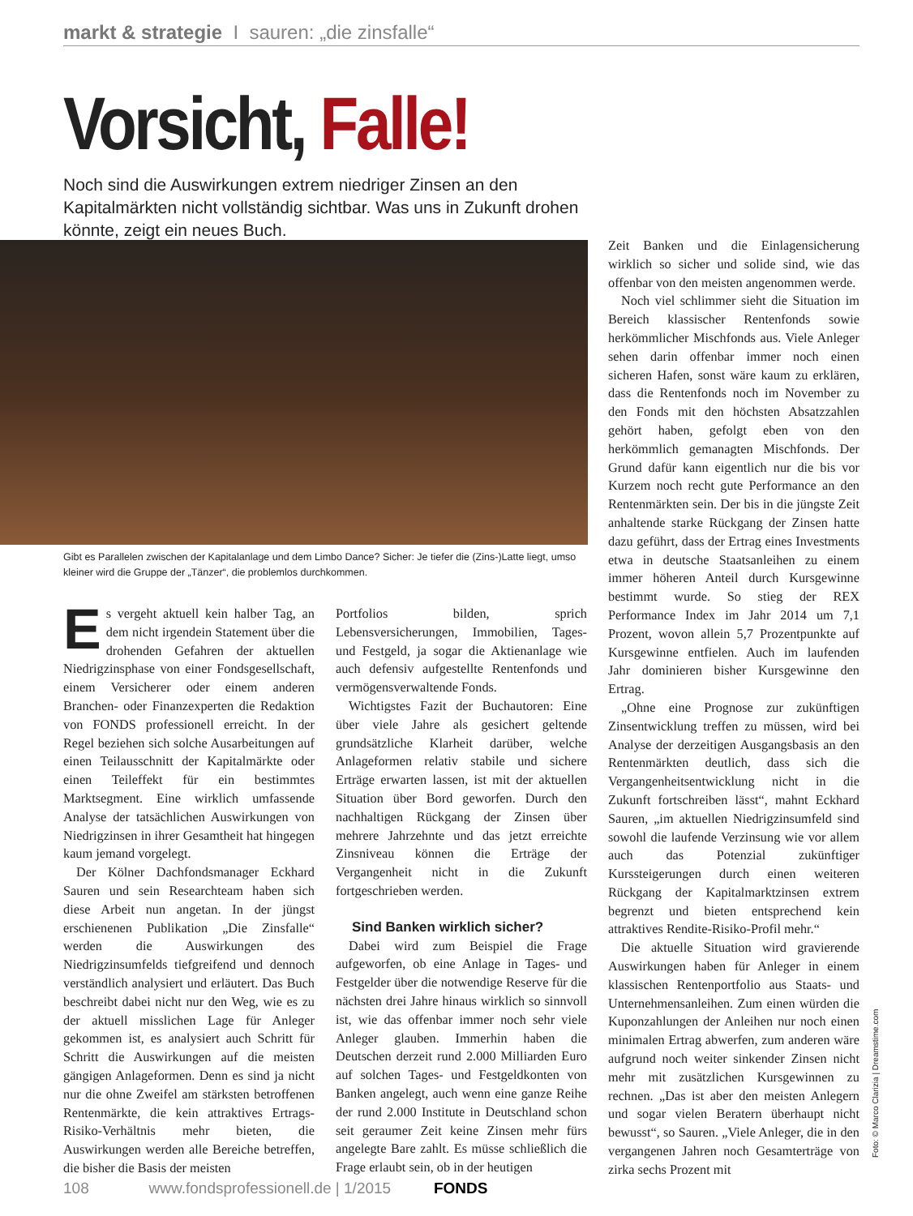markt & strategie I sauren: „die zinsfalle“
Vorsicht, Falle!
Noch sind die Auswirkungen extrem niedriger Zinsen an den Kapitalmärkten nicht vollständig sichtbar. Was uns in Zukunft drohen könnte, zeigt ein neues Buch.
Gibt es Parallelen zwischen der Kapitalanlage und dem Limbo Dance? Sicher: Je tiefer die (Zins-)Latte liegt, umso kleiner wird die Gruppe der „Tänzer“, die problemlos durchkommen.
Es vergeht aktuell kein halber Tag, an dem nicht irgendein Statement über die drohenden Gefahren der aktuellen Niedrigzinsphase von einer Fondsgesellschaft, einem Versicherer oder einem anderen Branchen- oder Finanzexperten die Redaktion von FONDS professionell erreicht. In der Regel beziehen sich solche Ausarbeitungen auf einen Teilausschnitt der Kapitalmärkte oder einen Teileffekt für ein bestimmtes Marktsegment. Eine wirklich umfassende Analyse der tatsächlichen Auswirkungen von Niedrigzinsen in ihrer Gesamtheit hat hingegen kaum jemand vorgelegt.
Der Kölner Dachfondsmanager Eckhard Sauren und sein Researchteam haben sich diese Arbeit nun angetan. In der jüngst erschienenen Publikation „Die Zinsfalle“ werden die Auswirkungen des Niedrigzinsumfelds tiefgreifend und dennoch verständlich analysiert und erläutert. Das Buch beschreibt dabei nicht nur den Weg, wie es zu der aktuell misslichen Lage für Anleger gekommen ist, es analysiert auch Schritt für Schritt die Auswirkungen auf die meisten gängigen Anlageformen. Denn es sind ja nicht nur die ohne Zweifel am stärksten betroffenen Rentenmärkte, die kein attraktives Ertrags-Risiko-Verhältnis mehr bieten, die Auswirkungen werden alle Bereiche betreffen, die bisher die Basis der meisten
Portfolios bilden, sprich Lebensversicherungen, Immobilien, Tages- und Festgeld, ja sogar die Aktienanlage wie auch defensiv aufgestellte Rentenfonds und vermögensverwaltende Fonds.
Wichtigstes Fazit der Buchautoren: Eine über viele Jahre als gesichert geltende grundsätzliche Klarheit darüber, welche Anlageformen relativ stabile und sichere Erträge erwarten lassen, ist mit der aktuellen Situation über Bord geworfen. Durch den nachhaltigen Rückgang der Zinsen über mehrere Jahrzehnte und das jetzt erreichte Zinsniveau können die Erträge der Vergangenheit nicht in die Zukunft fortgeschrieben werden.
Sind Banken wirklich sicher?
Dabei wird zum Beispiel die Frage aufgeworfen, ob eine Anlage in Tages- und Festgelder über die notwendige Reserve für die nächsten drei Jahre hinaus wirklich so sinnvoll ist, wie das offenbar immer noch sehr viele Anleger glauben. Immerhin haben die Deutschen derzeit rund 2.000 Milliarden Euro auf solchen Tages- und Festgeldkonten von Banken angelegt, auch wenn eine ganze Reihe der rund 2.000 Institute in Deutschland schon seit geraumer Zeit keine Zinsen mehr fürs angelegte Bare zahlt. Es müsse schließlich die Frage erlaubt sein, ob in der heutigen
Zeit Banken und die Einlagensicherung wirklich so sicher und solide sind, wie das offenbar von den meisten angenommen werde.
Noch viel schlimmer sieht die Situation im Bereich klassischer Rentenfonds sowie herkömmlicher Mischfonds aus. Viele Anleger sehen darin offenbar immer noch einen sicheren Hafen, sonst wäre kaum zu erklären, dass die Rentenfonds noch im November zu den Fonds mit den höchsten Absatzzahlen gehört haben, gefolgt eben von den herkömmlich gemanagten Mischfonds. Der Grund dafür kann eigentlich nur die bis vor Kurzem noch recht gute Performance an den Rentenmärkten sein. Der bis in die jüngste Zeit anhaltende starke Rückgang der Zinsen hatte dazu geführt, dass der Ertrag eines Investments etwa in deutsche Staatsanleihen zu einem immer höheren Anteil durch Kursgewinne bestimmt wurde. So stieg der REX Performance Index im Jahr 2014 um 7,1 Prozent, wovon allein 5,7 Prozentpunkte auf Kursgewinne entfielen. Auch im laufenden Jahr dominieren bisher Kursgewinne den Ertrag.
„Ohne eine Prognose zur zukünftigen Zinsentwicklung treffen zu müssen, wird bei Analyse der derzeitigen Ausgangsbasis an den Rentenmärkten deutlich, dass sich die Vergangenheitsentwicklung nicht in die Zukunft fortschreiben lässt“, mahnt Eckhard Sauren, „im aktuellen Niedrigzinsumfeld sind sowohl die laufende Verzinsung wie vor allem auch das Potenzial zukünftiger Kurssteigerungen durch einen weiteren Rückgang der Kapitalmarktzinsen extrem begrenzt und bieten entsprechend kein attraktives Rendite-Risiko-Profil mehr.“
Die aktuelle Situation wird gravierende Auswirkungen haben für Anleger in einem klassischen Rentenportfolio aus Staats- und Unternehmensanleihen. Zum einen würden die Kuponzahlungen der Anleihen nur noch einen minimalen Ertrag abwerfen, zum anderen wäre aufgrund noch weiter sinkender Zinsen nicht mehr mit zusätzlichen Kursgewinnen zu rechnen. „Das ist aber den meisten Anlegern und sogar vielen Beratern überhaupt nicht bewusst“, so Sauren. „Viele Anleger, die in den vergangenen Jahren noch Gesamterträge von zirka sechs Prozent mit
Foto: © Marco Clarizia | Dreamstime.com
108 www.fondsprofessionell.de | 1/2015 FONDS